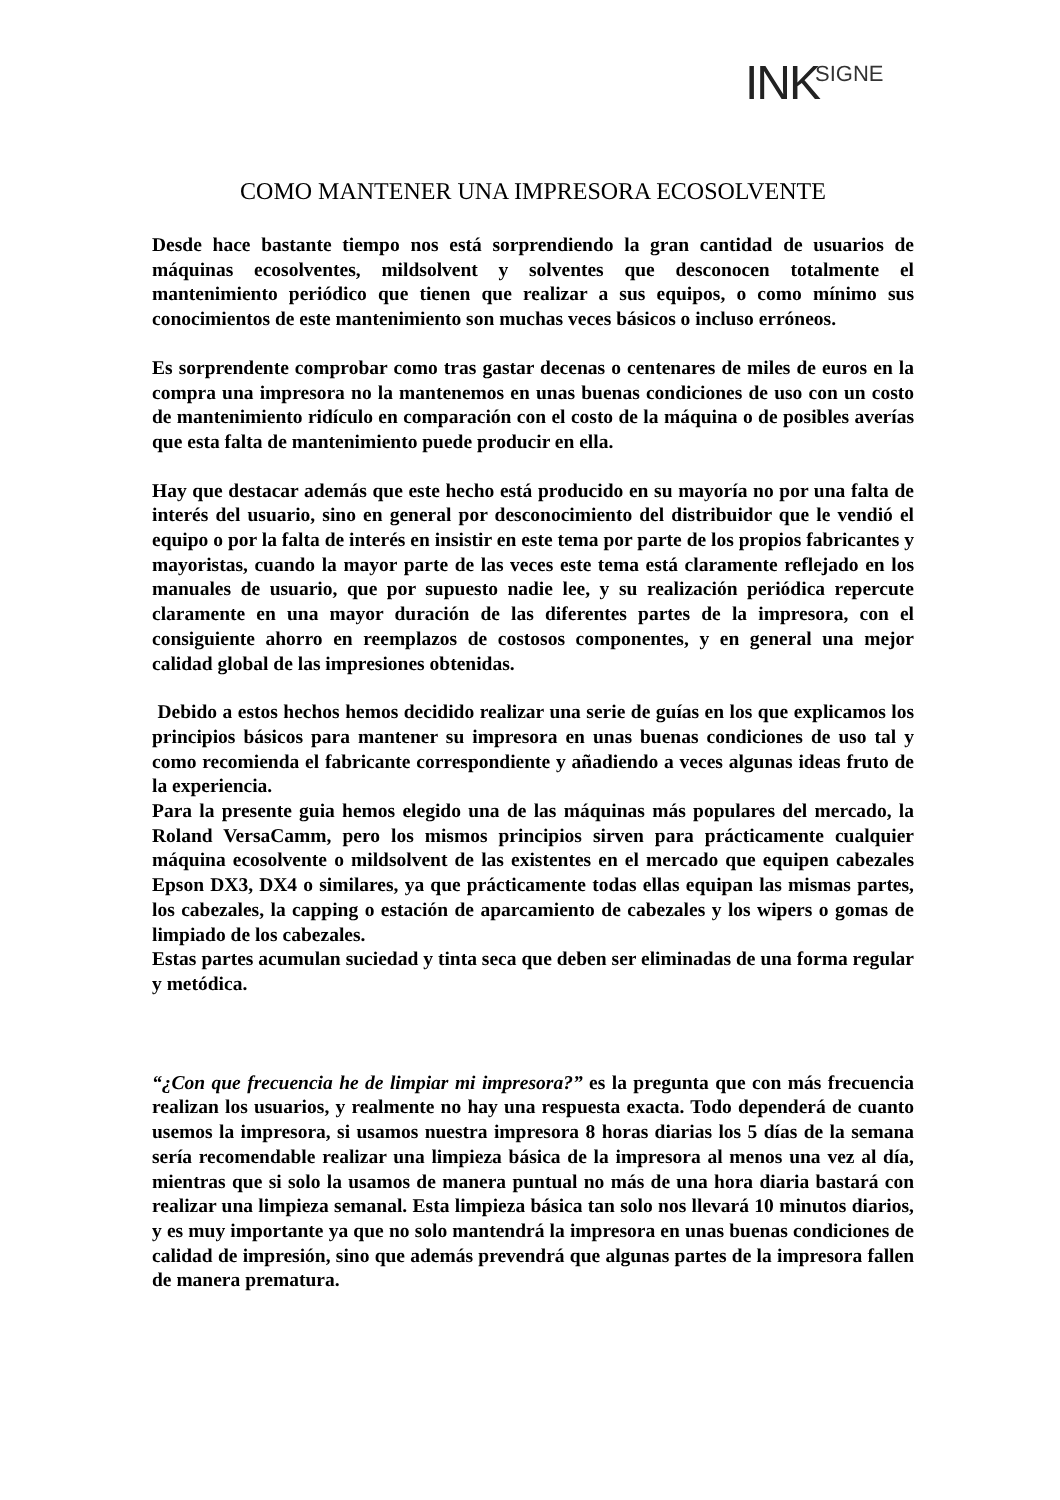INK SIGNE
COMO MANTENER UNA IMPRESORA ECOSOLVENTE
Desde hace bastante tiempo nos está sorprendiendo la gran cantidad de usuarios de máquinas ecosolventes, mildsolvent y solventes que desconocen totalmente el mantenimiento periódico que tienen que realizar a sus equipos, o como mínimo sus conocimientos de este mantenimiento son muchas veces básicos o incluso erróneos.
Es sorprendente comprobar como tras gastar decenas o centenares de miles de euros en la compra una impresora no la mantenemos en unas buenas condiciones de uso con un costo de mantenimiento ridículo en comparación con el costo de la máquina o de posibles averías que esta falta de mantenimiento puede producir en ella.
Hay que destacar además que este hecho está producido en su mayoría no por una falta de interés del usuario, sino en general por desconocimiento del distribuidor que le vendió el equipo o por la falta de interés en insistir en este tema por parte de los propios fabricantes y mayoristas, cuando la mayor parte de las veces este tema está claramente reflejado en los manuales de usuario, que por supuesto nadie lee, y su realización periódica repercute claramente en una mayor duración de las diferentes partes de la impresora, con el consiguiente ahorro en reemplazos de costosos componentes, y en general una mejor calidad global de las impresiones obtenidas.
Debido a estos hechos hemos decidido realizar una serie de guías en los que explicamos los principios básicos para mantener su impresora en unas buenas condiciones de uso tal y como recomienda el fabricante correspondiente y añadiendo a veces algunas ideas fruto de la experiencia.
Para la presente guia hemos elegido una de las máquinas más populares del mercado, la Roland VersaCamm, pero los mismos principios sirven para prácticamente cualquier máquina ecosolvente o mildsolvent de las existentes en el mercado que equipen cabezales Epson DX3, DX4 o similares, ya que prácticamente todas ellas equipan las mismas partes, los cabezales, la capping o estación de aparcamiento de cabezales y los wipers o gomas de limpiado de los cabezales.
Estas partes acumulan suciedad y tinta seca que deben ser eliminadas de una forma regular y metódica.
“¿Con que frecuencia he de limpiar mi impresora?” es la pregunta que con más frecuencia realizan los usuarios, y realmente no hay una respuesta exacta. Todo dependerá de cuanto usemos la impresora, si usamos nuestra impresora 8 horas diarias los 5 días de la semana sería recomendable realizar una limpieza básica de la impresora al menos una vez al día, mientras que si solo la usamos de manera puntual no más de una hora diaria bastará con realizar una limpieza semanal. Esta limpieza básica tan solo nos llevará 10 minutos diarios, y es muy importante ya que no solo mantendrá la impresora en unas buenas condiciones de calidad de impresión, sino que además prevendrá que algunas partes de la impresora fallen de manera prematura.